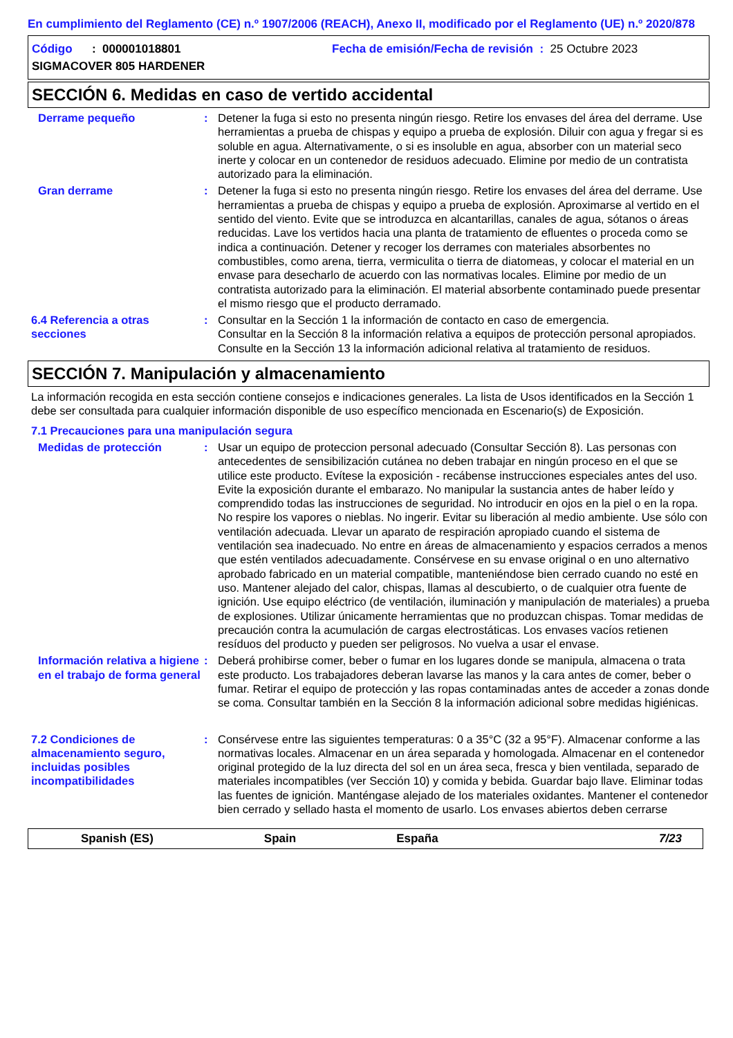En cumplimiento del Reglamento (CE) n.º 1907/2006 (REACH), Anexo II, modificado por el Reglamento (UE) n.º 2020/878
Código : 000001018801
SIGMACOVER 805 HARDENER
Fecha de emisión/Fecha de revisión : 25 Octubre 2023
SECCIÓN 6. Medidas en caso de vertido accidental
Derrame pequeño : Detener la fuga si esto no presenta ningún riesgo. Retire los envases del área del derrame. Use herramientas a prueba de chispas y equipo a prueba de explosión. Diluir con agua y fregar si es soluble en agua. Alternativamente, o si es insoluble en agua, absorber con un material seco inerte y colocar en un contenedor de residuos adecuado. Elimine por medio de un contratista autorizado para la eliminación.
Gran derrame : Detener la fuga si esto no presenta ningún riesgo. Retire los envases del área del derrame. Use herramientas a prueba de chispas y equipo a prueba de explosión. Aproximarse al vertido en el sentido del viento. Evite que se introduzca en alcantarillas, canales de agua, sótanos o áreas reducidas. Lave los vertidos hacia una planta de tratamiento de efluentes o proceda como se indica a continuación. Detener y recoger los derrames con materiales absorbentes no combustibles, como arena, tierra, vermiculita o tierra de diatomeas, y colocar el material en un envase para desecharlo de acuerdo con las normativas locales. Elimine por medio de un contratista autorizado para la eliminación. El material absorbente contaminado puede presentar el mismo riesgo que el producto derramado.
6.4 Referencia a otras secciones
: Consultar en la Sección 1 la información de contacto en caso de emergencia.
Consultar en la Sección 8 la información relativa a equipos de protección personal apropiados.
Consulte en la Sección 13 la información adicional relativa al tratamiento de residuos.
SECCIÓN 7. Manipulación y almacenamiento
La información recogida en esta sección contiene consejos e indicaciones generales. La lista de Usos identificados en la Sección 1 debe ser consultada para cualquier información disponible de uso específico mencionada en Escenario(s) de Exposición.
7.1 Precauciones para una manipulación segura
Medidas de protección : Usar un equipo de proteccion personal adecuado (Consultar Sección 8). Las personas con antecedentes de sensibilización cutánea no deben trabajar en ningún proceso en el que se utilice este producto. Evítese la exposición - recábense instrucciones especiales antes del uso. Evite la exposición durante el embarazo. No manipular la sustancia antes de haber leído y comprendido todas las instrucciones de seguridad. No introducir en ojos en la piel o en la ropa. No respire los vapores o nieblas. No ingerir. Evitar su liberación al medio ambiente. Use sólo con ventilación adecuada. Llevar un aparato de respiración apropiado cuando el sistema de ventilación sea inadecuado. No entre en áreas de almacenamiento y espacios cerrados a menos que estén ventilados adecuadamente. Consérvese en su envase original o en uno alternativo aprobado fabricado en un material compatible, manteniéndose bien cerrado cuando no esté en uso. Mantener alejado del calor, chispas, llamas al descubierto, o de cualquier otra fuente de ignición. Use equipo eléctrico (de ventilación, iluminación y manipulación de materiales) a prueba de explosiones. Utilizar únicamente herramientas que no produzcan chispas. Tomar medidas de precaución contra la acumulación de cargas electrostáticas. Los envases vacíos retienen resíduos del producto y pueden ser peligrosos. No vuelva a usar el envase.
Información relativa a higiene en el trabajo de forma general
: Deberá prohibirse comer, beber o fumar en los lugares donde se manipula, almacena o trata este producto. Los trabajadores deberan lavarse las manos y la cara antes de comer, beber o fumar. Retirar el equipo de protección y las ropas contaminadas antes de acceder a zonas donde se coma. Consultar también en la Sección 8 la información adicional sobre medidas higiénicas.
7.2 Condiciones de almacenamiento seguro, incluidas posibles incompatibilidades
: Consérvese entre las siguientes temperaturas: 0 a 35°C (32 a 95°F). Almacenar conforme a las normativas locales. Almacenar en un área separada y homologada. Almacenar en el contenedor original protegido de la luz directa del sol en un área seca, fresca y bien ventilada, separado de materiales incompatibles (ver Sección 10) y comida y bebida. Guardar bajo llave. Eliminar todas las fuentes de ignición. Manténgase alejado de los materiales oxidantes. Mantener el contenedor bien cerrado y sellado hasta el momento de usarlo. Los envases abiertos deben cerrarse
Spanish (ES) Spain España 7/23